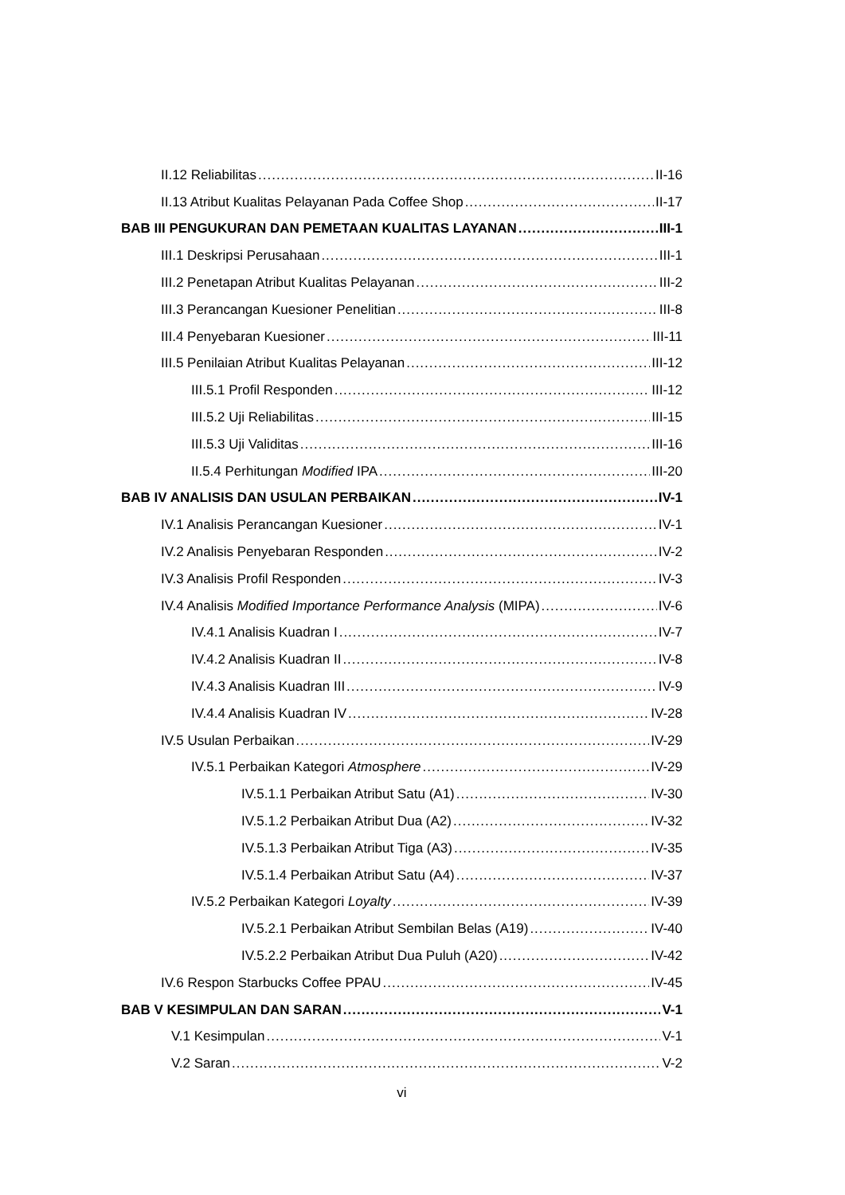II.12 Reliabilitas II-16
II.13 Atribut Kualitas Pelayanan Pada Coffee Shop II-17
BAB III PENGUKURAN DAN PEMETAAN KUALITAS LAYANAN III-1
III.1 Deskripsi Perusahaan III-1
III.2 Penetapan Atribut Kualitas Pelayanan III-2
III.3 Perancangan Kuesioner Penelitian III-8
III.4 Penyebaran Kuesioner III-11
III.5 Penilaian Atribut Kualitas Pelayanan III-12
III.5.1 Profil Responden III-12
III.5.2 Uji Reliabilitas III-15
III.5.3 Uji Validitas III-16
II.5.4 Perhitungan Modified IPA III-20
BAB IV ANALISIS DAN USULAN PERBAIKAN IV-1
IV.1 Analisis Perancangan Kuesioner IV-1
IV.2 Analisis Penyebaran Responden IV-2
IV.3 Analisis Profil Responden IV-3
IV.4 Analisis Modified Importance Performance Analysis (MIPA) IV-6
IV.4.1 Analisis Kuadran I IV-7
IV.4.2 Analisis Kuadran II IV-8
IV.4.3 Analisis Kuadran III IV-9
IV.4.4 Analisis Kuadran IV IV-28
IV.5 Usulan Perbaikan IV-29
IV.5.1 Perbaikan Kategori Atmosphere IV-29
IV.5.1.1 Perbaikan Atribut Satu (A1) IV-30
IV.5.1.2 Perbaikan Atribut Dua (A2) IV-32
IV.5.1.3 Perbaikan Atribut Tiga (A3) IV-35
IV.5.1.4 Perbaikan Atribut Satu (A4) IV-37
IV.5.2 Perbaikan Kategori Loyalty IV-39
IV.5.2.1 Perbaikan Atribut Sembilan Belas (A19) IV-40
IV.5.2.2 Perbaikan Atribut Dua Puluh (A20) IV-42
IV.6 Respon Starbucks Coffee PPAU IV-45
BAB V KESIMPULAN DAN SARAN V-1
V.1 Kesimpulan V-1
V.2 Saran V-2
vi